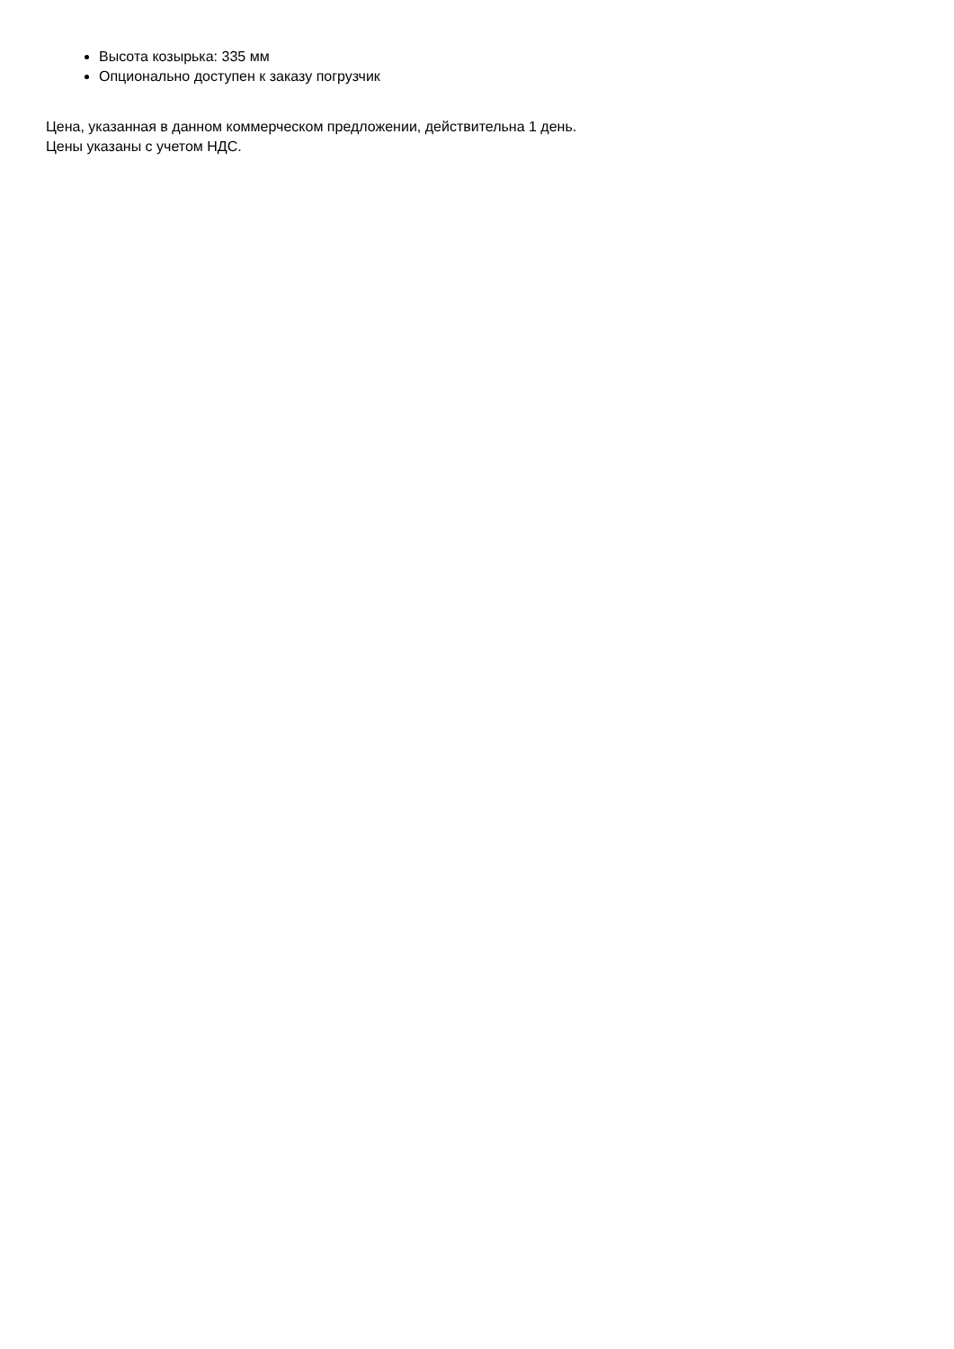Высота козырька: 335 мм
Опционально доступен к заказу погрузчик
Цена, указанная в данном коммерческом предложении, действительна 1 день.
Цены указаны с учетом НДС.